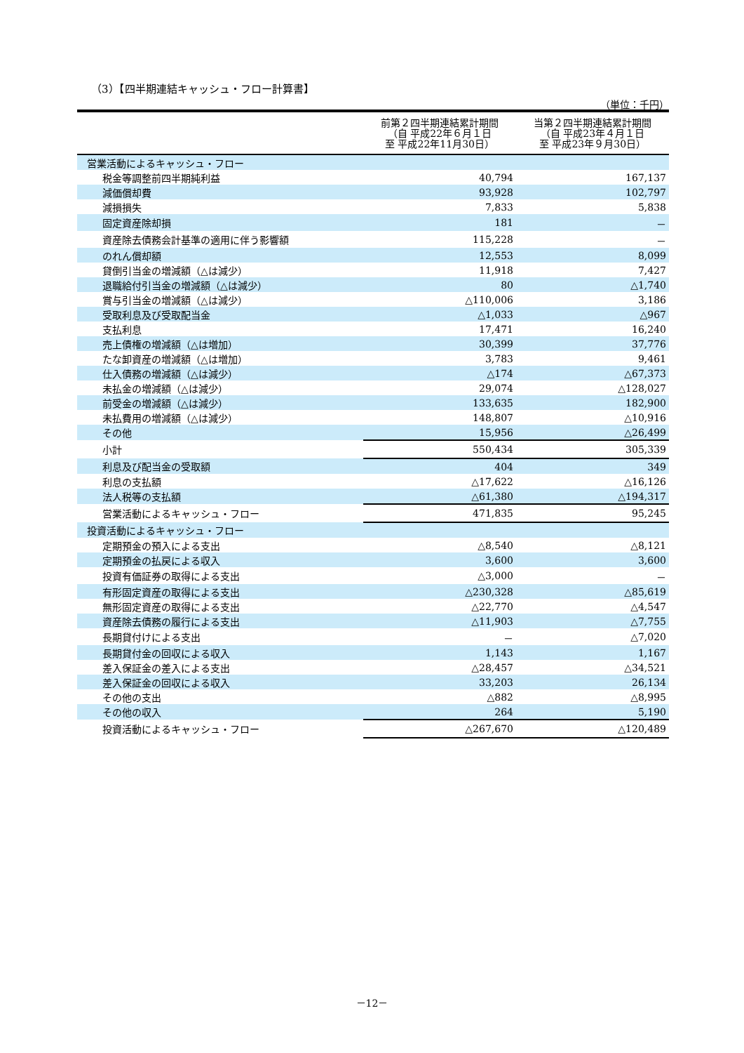（3）【四半期連結キャッシュ・フロー計算書】
（単位：千円）
| | 前第２四半期連結累計期間 （自 平成22年６月１日 至 平成22年11月30日） | 当第２四半期連結累計期間 （自 平成23年４月１日 至 平成23年９月30日） |
| --- | --- | --- |
| 営業活動によるキャッシュ・フロー | | |
| 税金等調整前四半期純利益 | 40,794 | 167,137 |
| 減価償却費 | 93,928 | 102,797 |
| 減損損失 | 7,833 | 5,838 |
| 固定資産除却損 | 181 | － |
| 資産除去債務会計基準の適用に伴う影響額 | 115,228 | － |
| のれん償却額 | 12,553 | 8,099 |
| 貸倒引当金の増減額（△は減少） | 11,918 | 7,427 |
| 退職給付引当金の増減額（△は減少） | 80 | △1,740 |
| 賞与引当金の増減額（△は減少） | △110,006 | 3,186 |
| 受取利息及び受取配当金 | △1,033 | △967 |
| 支払利息 | 17,471 | 16,240 |
| 売上債権の増減額（△は増加） | 30,399 | 37,776 |
| たな卸資産の増減額（△は増加） | 3,783 | 9,461 |
| 仕入債務の増減額（△は減少） | △174 | △67,373 |
| 未払金の増減額（△は減少） | 29,074 | △128,027 |
| 前受金の増減額（△は減少） | 133,635 | 182,900 |
| 未払費用の増減額（△は減少） | 148,807 | △10,916 |
| その他 | 15,956 | △26,499 |
| 小計 | 550,434 | 305,339 |
| 利息及び配当金の受取額 | 404 | 349 |
| 利息の支払額 | △17,622 | △16,126 |
| 法人税等の支払額 | △61,380 | △194,317 |
| 営業活動によるキャッシュ・フロー | 471,835 | 95,245 |
| 投資活動によるキャッシュ・フロー | | |
| 定期預金の預入による支出 | △8,540 | △8,121 |
| 定期預金の払戻による収入 | 3,600 | 3,600 |
| 投資有価証券の取得による支出 | △3,000 | － |
| 有形固定資産の取得による支出 | △230,328 | △85,619 |
| 無形固定資産の取得による支出 | △22,770 | △4,547 |
| 資産除去債務の履行による支出 | △11,903 | △7,755 |
| 長期貸付けによる支出 | － | △7,020 |
| 長期貸付金の回収による収入 | 1,143 | 1,167 |
| 差入保証金の差入による支出 | △28,457 | △34,521 |
| 差入保証金の回収による収入 | 33,203 | 26,134 |
| その他の支出 | △882 | △8,995 |
| その他の収入 | 264 | 5,190 |
| 投資活動によるキャッシュ・フロー | △267,670 | △120,489 |
－12－